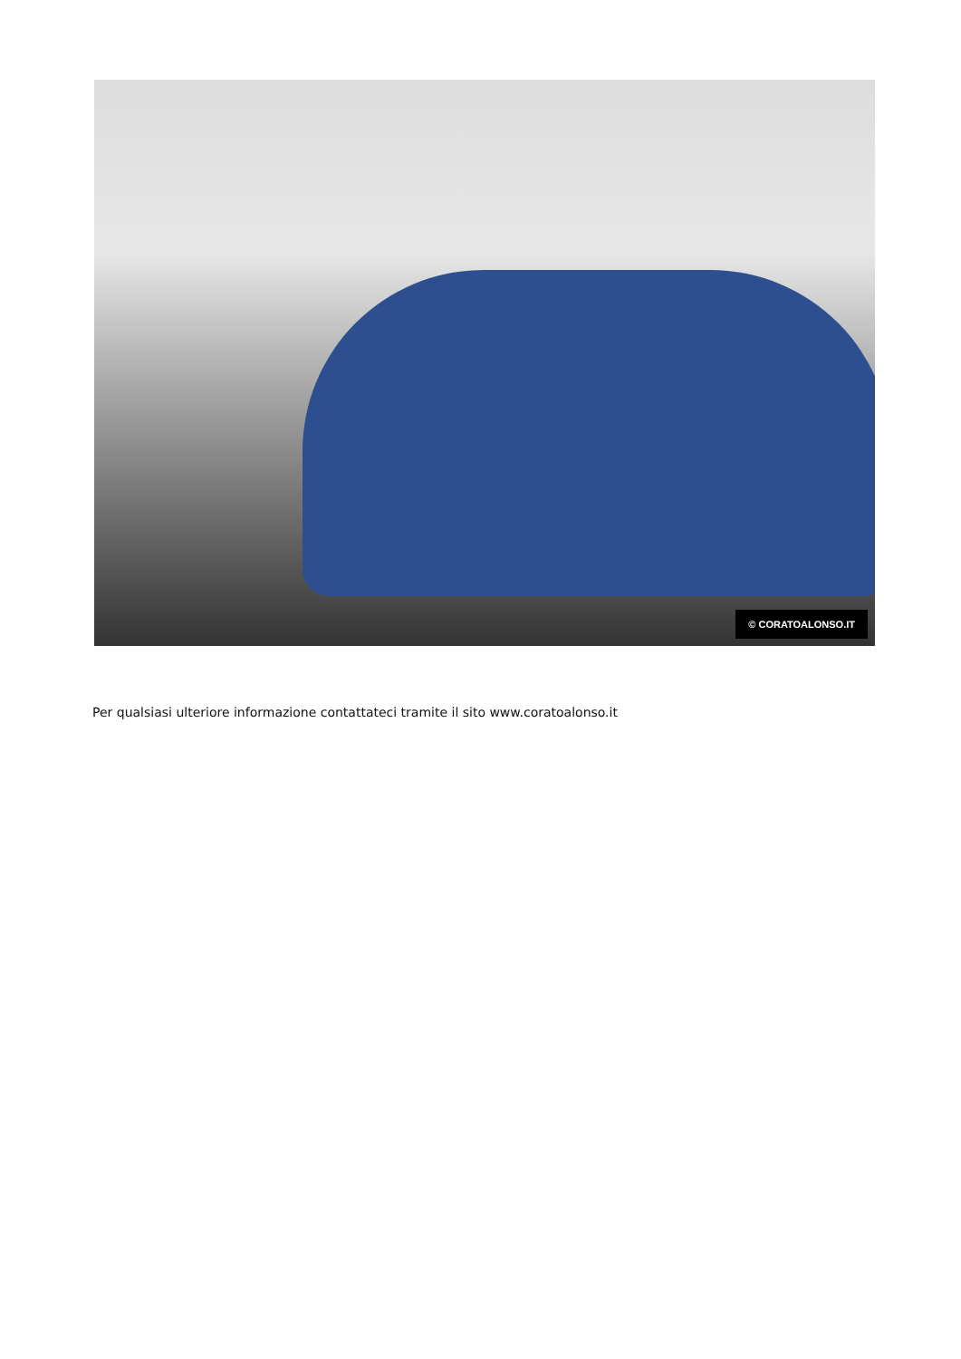© CORATOALONSO.IT
Per qualsiasi ulteriore informazione contattateci tramite il sito www.coratoalonso.it